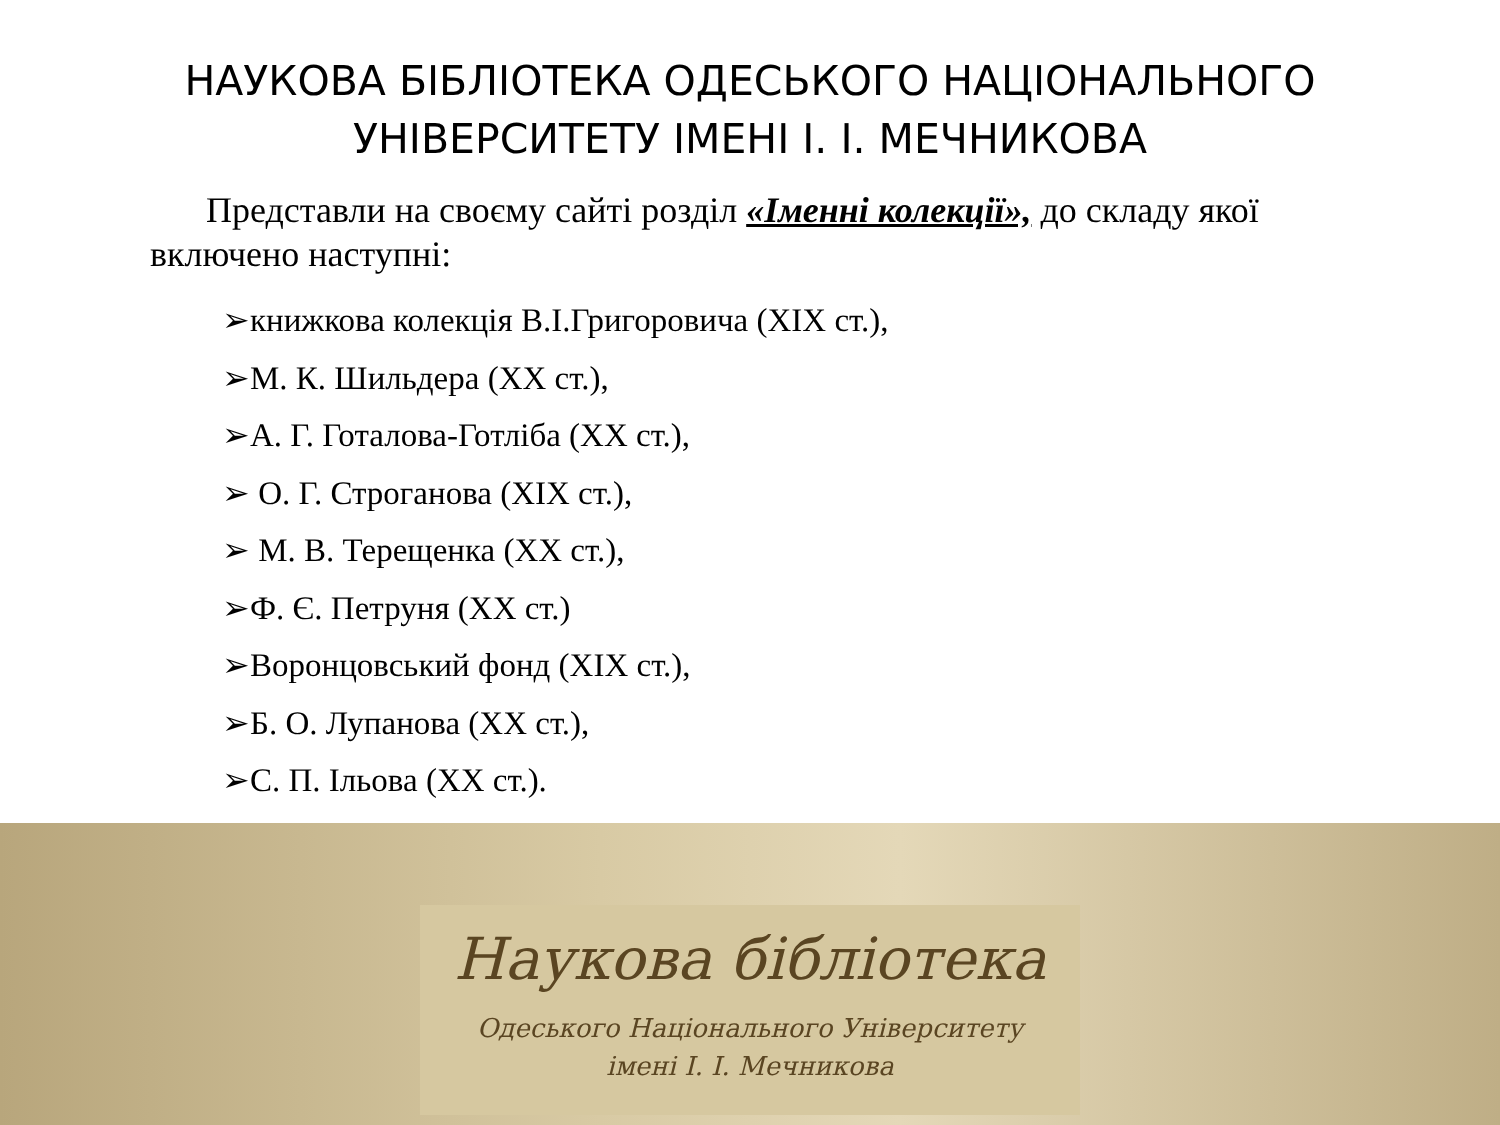НАУКОВА БІБЛІОТЕКА ОДЕСЬКОГО НАЦІОНАЛЬНОГО
УНІВЕРСИТЕТУ ІМЕНІ І. І. МЕЧНИКОВА
Представли на своєму сайті розділ «Іменні колекції», до складу якої включено наступні:
➢книжкова колекція В.І.Григоровича (XIX ст.),
➢М. К. Шильдера (XX ст.),
➢А. Г. Готалова-Готліба (XX ст.),
➢ О. Г. Строганова (XIX ст.),
➢ М. В. Терещенка (XX ст.),
➢Ф. Є. Петруня (XX ст.)
➢Воронцовський фонд (XIX ст.),
➢Б. О. Лупанова (XX ст.),
➢С. П. Ільова (XX ст.).
Наукова бібліотека
Одеського Національного Університету
імені І. І. Мечникова